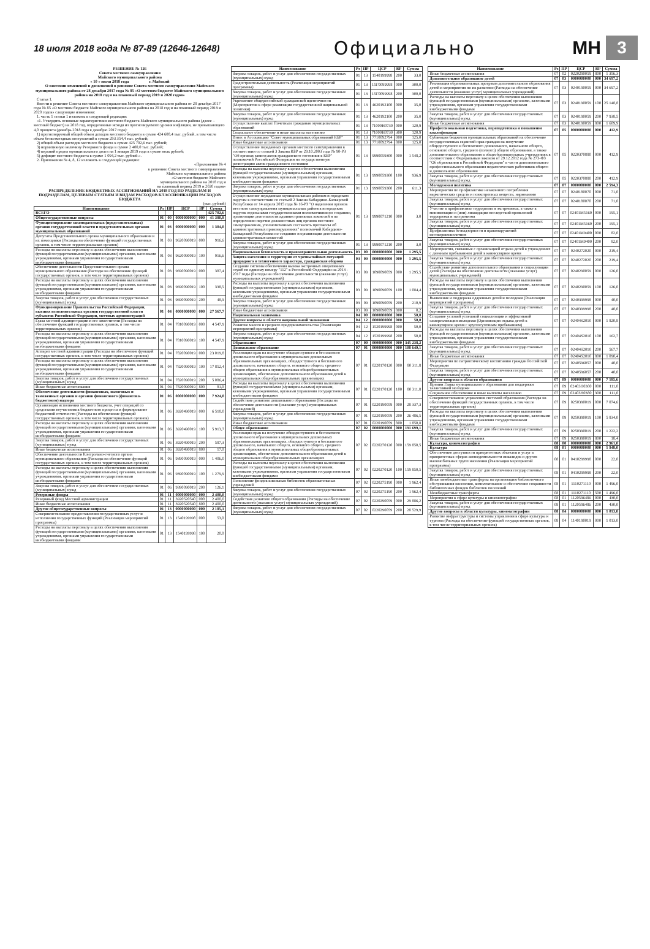18 июля 2018 года № 87-89 (12646-12648)
Официально МН
3
РЕШЕНИЕ № 126
Совета местного самоуправления
Майского муниципального района
« 10 » июля 2018 года г. Майский
О внесении изменений и дополнений в решение Совета местного самоуправления Майского муниципального района от 28 декабря 2017 года № 85 «О местном бюджете Майского муниципального района на 2018 год и на плановый период 2019 и 2020 годов»
Статья 1.
Внести в решение Совета местного самоуправления Майского муниципального района от 28 декабря 2017 года № 85 «О местном бюджете Майского муниципального района на 2018 год и на плановый период 2019 и 2020 годов» следующие изменения:
1. часть 1 статьи 1 изложить в следующей редакции:
«1. Утвердить основные характеристики местного бюджета Майского муниципального района (далее – местный бюджет) на 2018 год, определенные исходя из прогнозируемого уровня инфляции, не превышающего 4,0 процента (декабрь 2018 года к декабрю 2017 года):
1) прогнозируемый общий объем доходов местного бюджета в сумме 424 608,4 тыс. рублей, в том числе объем безвозмездных поступлений в сумме 293 354,4 тыс. рублей;
2) общий объем расходов местного бюджета в сумме 425 702,6 тыс. рублей;
3) нормативную величину Резервного фонда в сумме 2 400,0 тыс. рублей;
4) верхний предел муниципального долга на 1 января 2019 года в сумме ноль рублей;
5) дефицит местного бюджета в сумме 1 094,2 тыс. рублей.».
2. Приложения № 4, 8, 12 изложить в следующей редакции:
«Приложение № 4
к решению Совета местного самоуправления
Майского муниципального района
«О местном бюджете Майского
муниципального района на 2018 год и
на плановый период 2019 и 2020 годов»
РАСПРЕДЕЛЕНИЕ БЮДЖЕТНЫХ АССИГНОВАНИЙ НА 2018 ГОД ПО РАЗДЕЛАМ И ПОДРАЗДЕЛАМ, ЦЕЛЕВЫМ СТАТЬЯМ И ВИДАМ РАСХОДОВ КЛАССИФИКАЦИИ РАСХОДОВ БЮДЖЕТА
(тыс. рублей)
| Наименование | Рз | ПР | ЦСР | ВР | Сумма |
| --- | --- | --- | --- | --- | --- |
| ВСЕГО | | | | | 425 702,6 |
| Общегосударственные вопросы | 01 | 00 | 0000000000 | 000 | 41 380,8 |
| Функционирование законодательных (представительных) органов государственной власти и представительных органов муниципальных образований | 01 | 03 | 0000000000 | 000 | 1 304,0 |
| Депутаты Представительного органа муниципального образования и их помощники (Расходы на обеспечение функций государственных органов, в том числе территориальных органов) | 01 | 03 | 9620090019 | 000 | 916,6 |
| Расходы на выплаты персоналу в целях обеспечения выполнения функций государственными (муниципальными) органами, казенными учреждениями, органами управления государственными внебюджетными фондами | 01 | 03 | 9620090019 | 100 | 916,6 |
| Обеспечение деятельности Представительного органа муниципального образования (Расходы на обеспечение функций государственных органов, в том числе территориальных органов) | 01 | 03 | 9690090019 | 000 | 387,4 |
| Расходы на выплаты персоналу в целях обеспечения выполнения функций государственными (муниципальными) органами, казенными учреждениями, органами управления государственными внебюджетными фондами | 01 | 03 | 9690090019 | 100 | 338,5 |
| Закупка товаров, работ и услуг для обеспечения государственных (муниципальных) нужд | 01 | 03 | 9690090019 | 200 | 48,9 |
| Функционирование Правительства Российской Федерации, высших исполнительных органов государственной власти субъектов Российской Федерации, местных администраций | 01 | 04 | 0000000000 | 000 | 27 567,7 |
| Глава местной администрации и его заместители (Расходы на обеспечение функций государственных органов, в том числе территориальных органов) | 01 | 04 | 7810090019 | 000 | 4 547,9 |
| Расходы на выплаты персоналу в целях обеспечения выполнения функций государственными (муниципальными) органами, казенными учреждениями, органами управления государственными внебюджетными фондами | 01 | 04 | 7810090019 | 100 | 4 547,9 |
| Аппарат местной администрации (Расходы на обеспечение функций государственных органов, в том числе территориальных органов) | 01 | 04 | 7820090019 | 000 | 23 019,8 |
| Расходы на выплаты персоналу в целях обеспечения выполнения функций государственными (муниципальными) органами, казенными учреждениями, органами управления государственными внебюджетными фондами | 01 | 04 | 7820090019 | 100 | 17 852,4 |
| Закупка товаров, работ и услуг для обеспечения государственных (муниципальных) нужд | 01 | 04 | 7820090019 | 200 | 5 086,4 |
| Иные бюджетные ассигнования | 01 | 04 | 7820090019 | 800 | 81,0 |
| Обеспечение деятельности финансовых, налоговых и таможенных органов и органов финансового (финансово-бюджетного) надзора | 01 | 06 | 0000000000 | 000 | 7 924,0 |
| Организация исполнения местного бюджета, учет операций со средствами неучастников бюджетного процесса и формирование бюджетной отчетности (Расходы на обеспечение функций государственных органов, в том числе территориальных органов) | 01 | 06 | 3920490019 | 000 | 6 518,0 |
| Расходы на выплаты персоналу в целях обеспечения выполнения функций государственными (муниципальными) органами, казенными учреждениями, органами управления государственными внебюджетными фондами | 01 | 06 | 3920490019 | 100 | 5 913,7 |
| Закупка товаров, работ и услуг для обеспечения государственных (муниципальных) нужд | 01 | 06 | 3920490019 | 200 | 587,3 |
| Иные бюджетные ассигнования | 01 | 06 | 3920490019 | 800 | 17,0 |
| Обеспечение деятельности Контрольно-счетного органа муниципального образования (Расходы на обеспечение функций государственных органов, в том числе территориальных органов) | 01 | 06 | 9390090019 | 000 | 1 406,0 |
| Расходы на выплаты персоналу в целях обеспечения выполнения функций государственными (муниципальными) органами, казенными учреждениями, органами управления государственными внебюджетными фондами | 01 | 06 | 9390090019 | 100 | 1 279,9 |
| Закупка товаров, работ и услуг для обеспечения государственных (муниципальных) нужд | 01 | 06 | 9390090019 | 200 | 126,1 |
| Резервные фонды | 01 | 11 | 0000000000 | 000 | 2 400,0 |
| Резервный фонд Местной администрации | 01 | 11 | 3920520540 | 000 | 2 400,0 |
| Иные бюджетные ассигнования | 01 | 11 | 3920520540 | 800 | 2 400,0 |
| Другие общегосударственные вопросы | 01 | 13 | 0000000000 | 000 | 2 185,1 |
| Совершенствование предоставления государственных услуг и исполнения государственных функций (Реализация мероприятий программы) | 01 | 13 | 1540199998 | 000 | 53,0 |
| Расходы на выплаты персоналу в целях обеспечения выполнения функций государственными (муниципальными) органами, казенными учреждениями, органами управления государственными внебюджетными фондами | 01 | 13 | 1540199998 | 100 | 20,0 |
| Наименование | Рз | ПР | ЦСР | ВР | Сумма |
| --- | --- | --- | --- | --- | --- |
| Закупка товаров, работ и услуг для обеспечения государственных (муниципальных) нужд | 01 | 13 | 1540199998 | 200 | 33,0 |
| Градостроительная деятельность (Реализация мероприятий программы) | 01 | 13 | 15Г0099998 | 000 | 300,0 |
| Закупка товаров, работ и услуг для обеспечения государственных (муниципальных) нужд | 01 | 13 | 15Г0099998 | 200 | 300,0 |
| Укрепление общероссийской гражданской идентичности (Мероприятия в сфере реализации государственной национальной политики) | 01 | 13 | 4620192100 | 000 | 35,0 |
| Закупка товаров, работ и услуг для обеспечения государственных (муниципальных) нужд | 01 | 13 | 4620192100 | 200 | 35,0 |
| Осуществление выплат Почетным гражданам муниципальных образований | 01 | 13 | 71000Н0730 | 000 | 120,9 |
| Социальное обеспечение и иные выплаты населению | 01 | 13 | 71000Н0730 | 300 | 120,9 |
| Взнос в Ассоциацию "Совет муниципальных образований КБР" | 01 | 13 | 7710092794 | 000 | 125,0 |
| Иные бюджетные ассигнования | 01 | 13 | 7710092794 | 800 | 125,0 |
| Осуществление переданных органам местного самоуправления в соответствии со статьей 3 Закона КБР от 29.10.2003 года № 90-РЗ "Об органах записи актов гражданского состояния в КБР" полномочий Российской Федерации на государственную регистрацию актов гражданского состояния | 01 | 13 | 9990059300 | 000 | 1 548,2 |
| Расходы на выплаты персоналу в целях обеспечения выполнения функций государственными (муниципальными) органами, казенными учреждениями, органами управления государственными внебюджетными фондами | 01 | 13 | 9990059300 | 100 | 936,9 |
| Закупка товаров, работ и услуг для обеспечения государственных (муниципальных) нужд | 01 | 13 | 9990059300 | 200 | 611,3 |
| Осуществление переданных муниципальным районам и городским округам в соответствии со статьей 2 Закона Кабардино-Балкарской Республики от 14 апреля 2015 года № 16-РЗ "О наделении органов местного самоуправления муниципальных районов и городских округов отдельными государственными полномочиями по созданию, организации деятельности административных комиссий и по определению перечня должностных лиц органов местного самоуправления, уполномоченных составлять протоколы об административных правонарушениях" полномочий Кабардино-Балкарской Республики по созданию и организации деятельности административных комиссий | 01 | 13 | 9990071210 | 000 | 3,0 |
| Закупка товаров, работ и услуг для обеспечения государственных (муниципальных) нужд | 01 | 13 | 9990071210 | 200 | 3,0 |
| Национальная безопасность и правоохранительная деятельность | 03 | 00 | 0000000000 | 000 | 1 295,5 |
| Защита населения и территории от чрезвычайных ситуаций природного и техногенного характера, гражданская оборона | 03 | 09 | 0000000000 | 000 | 1 295,5 |
| Создание системы обеспечения вызова экстренных оперативных служб по единому номеру "112" в Российской Федерации на 2013 - 2017 годы (Расходы на обеспечение деятельности (оказание услуг) муниципальных учреждений) | 03 | 09 | 1090090059 | 000 | 1 295,5 |
| Расходы на выплаты персоналу в целях обеспечения выполнения функций государственными (муниципальными) органами, казенными учреждениями, органами управления государственными внебюджетными фондами | 03 | 09 | 1090090059 | 100 | 1 084,4 |
| Закупка товаров, работ и услуг для обеспечения государственных (муниципальных) нужд | 03 | 09 | 1090090059 | 200 | 210,9 |
| Иные бюджетные ассигнования | 03 | 09 | 1090090059 | 800 | 0,2 |
| Национальная экономика | 04 | 00 | 0000000000 | 000 | 50,0 |
| Другие вопросы в области национальной экономики | 04 | 12 | 0000000000 | 000 | 50,0 |
| Развитие малого и среднего предпринимательства (Реализация мероприятий программы) | 04 | 12 | 1520199998 | 000 | 50,0 |
| Закупка товаров, работ и услуг для обеспечения государственных (муниципальных) нужд | 04 | 12 | 1520199998 | 200 | 50,0 |
| Образование | 07 | 00 | 0000000000 | 000 | 345 238,2 |
| Дошкольное образование | 07 | 01 | 0000000000 | 000 | 108 649,1 |
| Реализация прав на получение общедоступного и бесплатного дошкольного образования в муниципальных дошкольных образовательных организациях, общедоступного и бесплатного дошкольного, начального общего, основного общего, среднего общего образования в муниципальных общеобразовательных организациях, обеспечение дополнительного образования детей в муниципальных общеобразовательных организациях | 07 | 01 | 0220170120 | 000 | 80 311,8 |
| Расходы на выплаты персоналу в целях обеспечения выполнения функций государственными (муниципальными) органами, казенными учреждениями, органами управления государственными внебюджетными фондами | 07 | 01 | 0220170120 | 100 | 80 311,8 |
| Содействие развитию дошкольного образования (Расходы на обеспечение деятельности (оказание услуг) муниципальных учреждений) | 07 | 01 | 0220190059 | 000 | 28 337,3 |
| Закупка товаров, работ и услуг для обеспечения государственных (муниципальных) нужд | 07 | 01 | 0220190059 | 200 | 26 486,5 |
| Иные бюджетные ассигнования | 07 | 01 | 0220190059 | 800 | 1 850,8 |
| Общее образование | 07 | 02 | 0000000000 | 000 | 191 699,1 |
| Реализация прав на получение общедоступного и бесплатного дошкольного образования в муниципальных дошкольных образовательных организациях, общедоступного и бесплатного дошкольного, начального общего, основного общего, среднего общего образования в муниципальных общеобразовательных организациях, обеспечение дополнительного образования детей в муниципальных общеобразовательных организациях | 07 | 02 | 0220270120 | 000 | 159 850,5 |
| Расходы на выплаты персоналу в целях обеспечения выполнения функций государственными (муниципальными) органами, казенными учреждениями, органами управления государственными внебюджетными фондами | 07 | 02 | 0220270120 | 100 | 159 850,5 |
| Пополнение фондов школьных библиотек образовательных учреждений | 07 | 02 | 0220275190 | 000 | 1 962,4 |
| Закупка товаров, работ и услуг для обеспечения государственных (муниципальных) нужд | 07 | 02 | 0220275190 | 200 | 1 962,4 |
| Содействие развитию общего образования (Расходы на обеспечение деятельности (оказание услуг) муниципальных учреждений) | 07 | 02 | 0220290059 | 000 | 29 886,2 |
| Закупка товаров, работ и услуг для обеспечения государственных (муниципальных) нужд | 07 | 02 | 0220290059 | 200 | 28 529,9 |
| Наименование | Рз | ПР | ЦСР | ВР | Сумма |
| --- | --- | --- | --- | --- | --- |
| Иные бюджетные ассигнования | 07 | 02 | 0220290059 | 800 | 1 356,3 |
| Дополнительное образование детей | 07 | 03 | 0000000000 | 000 | 34 697,2 |
| Реализация образовательных программ дополнительного образования детей и мероприятия по их развитию (Расходы на обеспечение деятельности (оказание услуг) муниципальных учреждений) | 07 | 03 | 0240190059 | 000 | 34 697,2 |
| Расходы на выплаты персоналу в целях обеспечения выполнения функций государственными (муниципальными) органами, казенными учреждениями, органами управления государственными внебюджетными фондами | 07 | 03 | 0240190059 | 100 | 25 148,8 |
| Закупка товаров, работ и услуг для обеспечения государственных (муниципальных) нужд | 07 | 03 | 0240190059 | 200 | 7 938,5 |
| Иные бюджетные ассигнования | 07 | 03 | 0240190059 | 800 | 1 609,9 |
| Профессиональная подготовка, переподготовка и повышение квалификации | 07 | 05 | 0000000000 | 000 | 412,9 |
| Субвенция бюджетам муниципальных образований на обеспечение государственных гарантий прав граждан на получение общедоступного и бесплатного дошкольного, начального общего, основного общего, среднего (полного) общего образования, а также дополнительного образования в общеобразовательных учреждениях в соответствии с Федеральным законом от 29.12.2012 года № 273-ФЗ "Об образовании в Российской Федерации" в части дополнительного профессионального образования педагогических работников общего и дошкольного образования | 07 | 05 | 0220370880 | 000 | 412,9 |
| Закупка товаров, работ и услуг для обеспечения государственных (муниципальных) нужд | 07 | 05 | 0220370880 | 200 | 412,9 |
| Молодежная политика | 07 | 07 | 0000000000 | 000 | 2 594,3 |
| Мероприятия по профилактике незаконного потребления наркотических средств и психотропных веществ, наркомании | 07 | 07 | 0240180070 | 000 | 71,0 |
| Закупка товаров, работ и услуг для обеспечения государственных (муниципальных) нужд | 07 | 07 | 0240180070 | 200 | 71,0 |
| Участие в профилактике терроризма и экстремизма, а также в минимизации и (или) ликвидации последствий проявлений терроризма и экстремизма | 07 | 07 | 02401М5160 | 000 | 195,1 |
| Закупка товаров, работ и услуг для обеспечения государственных (муниципальных) нужд | 07 | 07 | 02401М5160 | 200 | 195,1 |
| Профилактика безнадзорности и правонарушений несовершеннолетних | 07 | 07 | 02401М9400 | 000 | 82,0 |
| Закупка товаров, работ и услуг для обеспечения государственных (муниципальных) нужд | 07 | 07 | 02401М9400 | 200 | 82,0 |
| Мероприятия, связанные с организацией отдыха детей в учреждениях с дневным пребыванием детей в каникулярное время | 07 | 07 | 0240272020 | 000 | 219,4 |
| Закупка товаров, работ и услуг для обеспечения государственных (муниципальных) нужд | 07 | 07 | 0240272020 | 200 | 219,4 |
| Содействие развитию дополнительного образования и социализации детей (Расходы на обеспечение деятельности (оказание услуг) муниципальных учреждений) | 07 | 07 | 0240290059 | 000 | 126,0 |
| Расходы на выплаты персоналу в целях обеспечения выполнения функций государственными (муниципальными) органами, казенными учреждениями, органами управления государственными внебюджетными фондами | 07 | 07 | 0240290059 | 100 | 126,0 |
| Выявление и поддержка одаренных детей и молодежи (Реализация мероприятий программы) | 07 | 07 | 0240399998 | 000 | 40,0 |
| Закупка товаров, работ и услуг для обеспечения государственных (муниципальных) нужд | 07 | 07 | 0240399998 | 200 | 40,0 |
| Создание условий успешной социализации и эффективной самореализации молодежи (Организация отдыха детей в каникулярное время с круглосуточным пребыванием) | 07 | 07 | 02404S2010 | 000 | 1 820,8 |
| Расходы на выплаты персоналу в целях обеспечения выполнения функций государственными (муниципальными) органами, казенными учреждениями, органами управления государственными внебюджетными фондами | 07 | 07 | 02404S2010 | 100 | 162,7 |
| Закупка товаров, работ и услуг для обеспечения государственных (муниципальных) нужд | 07 | 07 | 02404S2010 | 200 | 567,7 |
| Иные бюджетные ассигнования | 07 | 07 | 02404S2010 | 800 | 1 090,4 |
| Мероприятия по патриотическому воспитанию граждан Российской Федерации | 07 | 07 | 0240596057 | 000 | 40,0 |
| Закупка товаров, работ и услуг для обеспечения государственных (муниципальных) нужд | 07 | 07 | 0240596057 | 200 | 40,0 |
| Другие вопросы в области образования | 07 | 09 | 0000000000 | 000 | 7 185,6 |
| Премии Главы муниципального образования для поддержки талантливой молодежи | 07 | 09 | 02403Н0380 | 000 | 111,0 |
| Социальное обеспечение и иные выплаты населению | 07 | 09 | 02403Н0380 | 300 | 111,0 |
| Совершенствование управления системой образования (Расходы на обеспечение функций государственных органов, в том числе территориальных органов) | 07 | 09 | 0250390019 | 000 | 7 074,6 |
| Расходы на выплаты персоналу в целях обеспечения выполнения функций государственными (муниципальными) органами, казенными учреждениями, органами управления государственными внебюджетными фондами | 07 | 09 | 0250390019 | 100 | 5 834,0 |
| Закупка товаров, работ и услуг для обеспечения государственных (муниципальных) нужд | 07 | 09 | 0250390019 | 200 | 1 222,2 |
| Иные бюджетные ассигнования | 07 | 09 | 0250390019 | 800 | 18,4 |
| Культура, кинематография | 08 | 00 | 0000000000 | 000 | 2 961,0 |
| Культура | 08 | 01 | 0000000000 | 000 | 1 948,0 |
| Обеспечение доступности приоритетных объектов и услуг в приоритетных сферах жизнедеятельности инвалидов и других маломобильных групп населения (Реализация мероприятий программы) | 08 | 01 | 0410299998 | 000 | 22,0 |
| Закупка товаров, работ и услуг для обеспечения государственных (муниципальных) нужд | 08 | 01 | 0410299998 | 200 | 22,0 |
| Иные межбюджетные трансферты на организацию библиотечного обслуживания населения, комплектование и обеспечение сохранности библиотечных фондов библиотек поселений | 08 | 01 | 1110271110 | 000 | 1 496,0 |
| Межбюджетные трансферты | 08 | 01 | 1110271110 | 500 | 1 496,0 |
| Мероприятия в сфере культуры и кинематографии | 08 | 01 | 1120596486 | 000 | 430,0 |
| Закупка товаров, работ и услуг для обеспечения государственных (муниципальных) нужд | 08 | 01 | 1120596486 | 200 | 430,0 |
| Другие вопросы в области культуры, кинематографии | 08 | 04 | 0000000000 | 000 | 1 013,0 |
| Развитие инфраструктуры и системы управления в сфере культуры и туризма (Расходы на обеспечение функций государственных органов, в том числе территориальных органов) | 08 | 04 | 1140190019 | 000 | 1 013,0 |